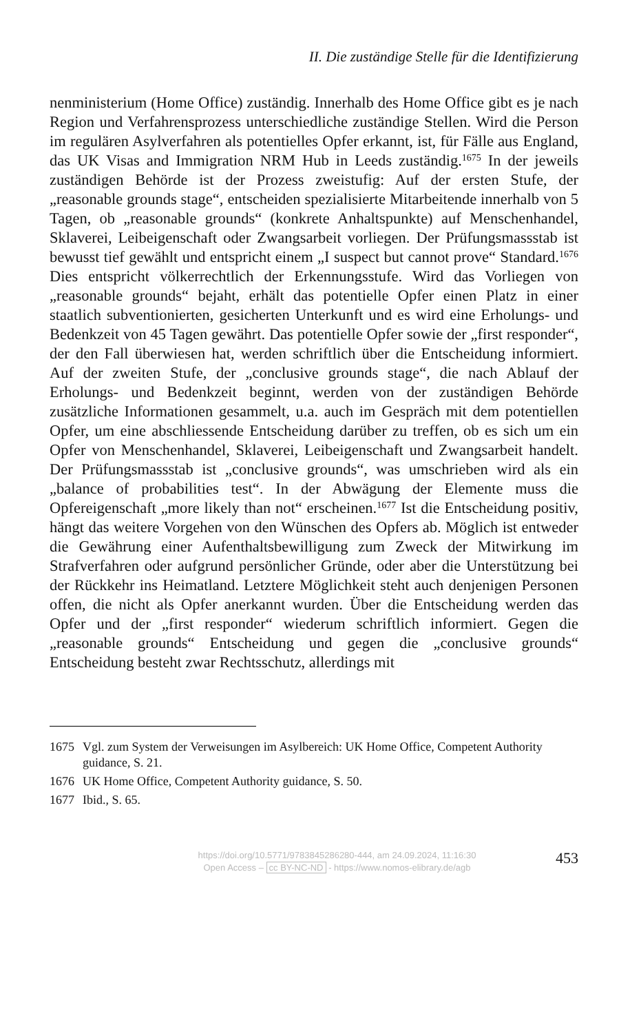II. Die zuständige Stelle für die Identifizierung
nenministerium (Home Office) zuständig. Innerhalb des Home Office gibt es je nach Region und Verfahrensprozess unterschiedliche zuständige Stellen. Wird die Person im regulären Asylverfahren als potentielles Opfer erkannt, ist, für Fälle aus England, das UK Visas and Immigration NRM Hub in Leeds zuständig.<sup>1675</sup> In der jeweils zuständigen Behörde ist der Prozess zweistufig: Auf der ersten Stufe, der „reasonable grounds stage“, entscheiden spezialisierte Mitarbeitende innerhalb von 5 Tagen, ob „reasonable grounds“ (konkrete Anhaltspunkte) auf Menschenhandel, Sklaverei, Leibeigenschaft oder Zwangsarbeit vorliegen. Der Prüfungsmassstab ist bewusst tief gewählt und entspricht einem „I suspect but cannot prove“ Standard.<sup>1676</sup> Dies entspricht völkerrechtlich der Erkennungsstufe. Wird das Vorliegen von „reasonable grounds“ bejaht, erhält das potentielle Opfer einen Platz in einer staatlich subventionierten, gesicherten Unterkunft und es wird eine Erholungs- und Bedenkzeit von 45 Tagen gewährt. Das potentielle Opfer sowie der „first responder“, der den Fall überwiesen hat, werden schriftlich über die Entscheidung informiert. Auf der zweiten Stufe, der „conclusive grounds stage“, die nach Ablauf der Erholungs- und Bedenkzeit beginnt, werden von der zuständigen Behörde zusätzliche Informationen gesammelt, u.a. auch im Gespräch mit dem potentiellen Opfer, um eine abschliessende Entscheidung darüber zu treffen, ob es sich um ein Opfer von Menschenhandel, Sklaverei, Leibeigenschaft und Zwangsarbeit handelt. Der Prüfungsmassstab ist „conclusive grounds“, was umschrieben wird als ein „balance of probabilities test“. In der Abwägung der Elemente muss die Opfereigenschaft „more likely than not“ erscheinen.<sup>1677</sup> Ist die Entscheidung positiv, hängt das weitere Vorgehen von den Wünschen des Opfers ab. Möglich ist entweder die Gewährung einer Aufenthaltsbewilligung zum Zweck der Mitwirkung im Strafverfahren oder aufgrund persönlicher Gründe, oder aber die Unterstützung bei der Rückkehr ins Heimatland. Letztere Möglichkeit steht auch denjenigen Personen offen, die nicht als Opfer anerkannt wurden. Über die Entscheidung werden das Opfer und der „first responder“ wiederum schriftlich informiert. Gegen die „reasonable grounds“ Entscheidung und gegen die „conclusive grounds“ Entscheidung besteht zwar Rechtsschutz, allerdings mit
1675 Vgl. zum System der Verweisungen im Asylbereich: UK Home Office, Competent Authority guidance, S. 21.
1676 UK Home Office, Competent Authority guidance, S. 50.
1677 Ibid., S. 65.
https://doi.org/10.5771/9783845286280-444, am 24.09.2024, 11:16:30
Open Access – cc BY-NC-ND - https://www.nomos-elibrary.de/agb
453